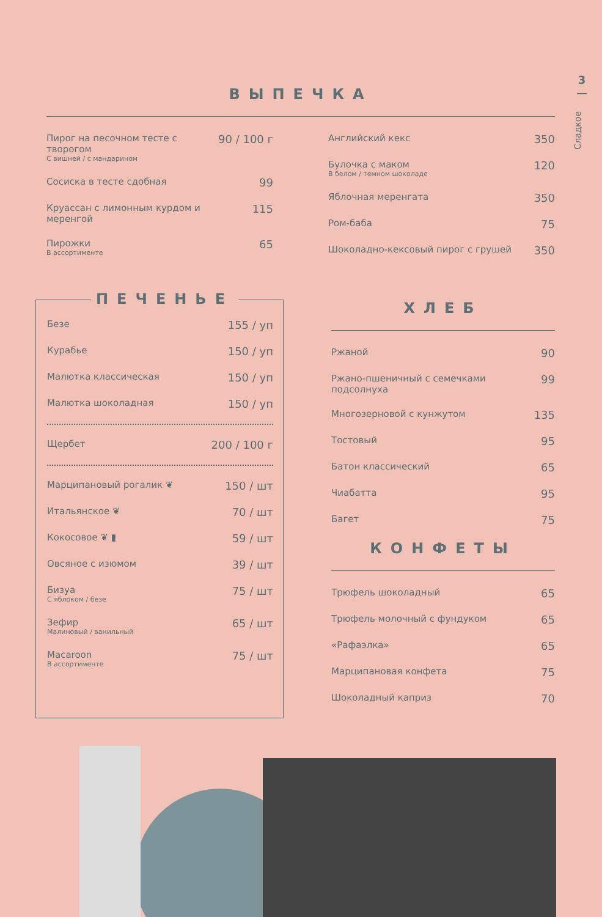3
—
Сладкое
ВЫПЕЧКА
| Пирог на песочном тесте с творогом С вишней / с мандарином | 90 / 100 г |
| Сосиска в тесте сдобная | 99 |
| Круассан с лимонным курдом и меренгой | 115 |
| Пирожки В ассортименте | 65 |
| Английский кекс | 350 |
| Булочка с маком В белом / темном шоколаде | 120 |
| Яблочная меренгата | 350 |
| Ром-баба | 75 |
| Шоколадно-кексовый пирог с грушей | 350 |
ПЕЧЕНЬЕ
| Безе | 155 / уп |
| Курабье | 150 / уп |
| Малютка классическая | 150 / уп |
| Малютка шоколадная | 150 / уп |
| Щербет | 200 / 100 г |
| Марципановый рогалик ❦ | 150 / шт |
| Итальянское ❦ | 70 / шт |
| Кокосовое ❦ ▮ | 59 / шт |
| Овсяное с изюмом | 39 / шт |
| Бизуа С яблоком / безе | 75 / шт |
| Зефир Малиновый / ванильный | 65 / шт |
| Macaroon В ассортименте | 75 / шт |
ХЛЕБ
| Ржаной | 90 |
| Ржано-пшеничный с семечками подсолнуха | 99 |
| Многозерновой с кунжутом | 135 |
| Тостовый | 95 |
| Батон классический | 65 |
| Чиабатта | 95 |
| Багет | 75 |
КОНФЕТЫ
| Трюфель шоколадный | 65 |
| Трюфель молочный с фундуком | 65 |
| «Рафаэлка» | 65 |
| Марципановая конфета | 75 |
| Шоколадный каприз | 70 |